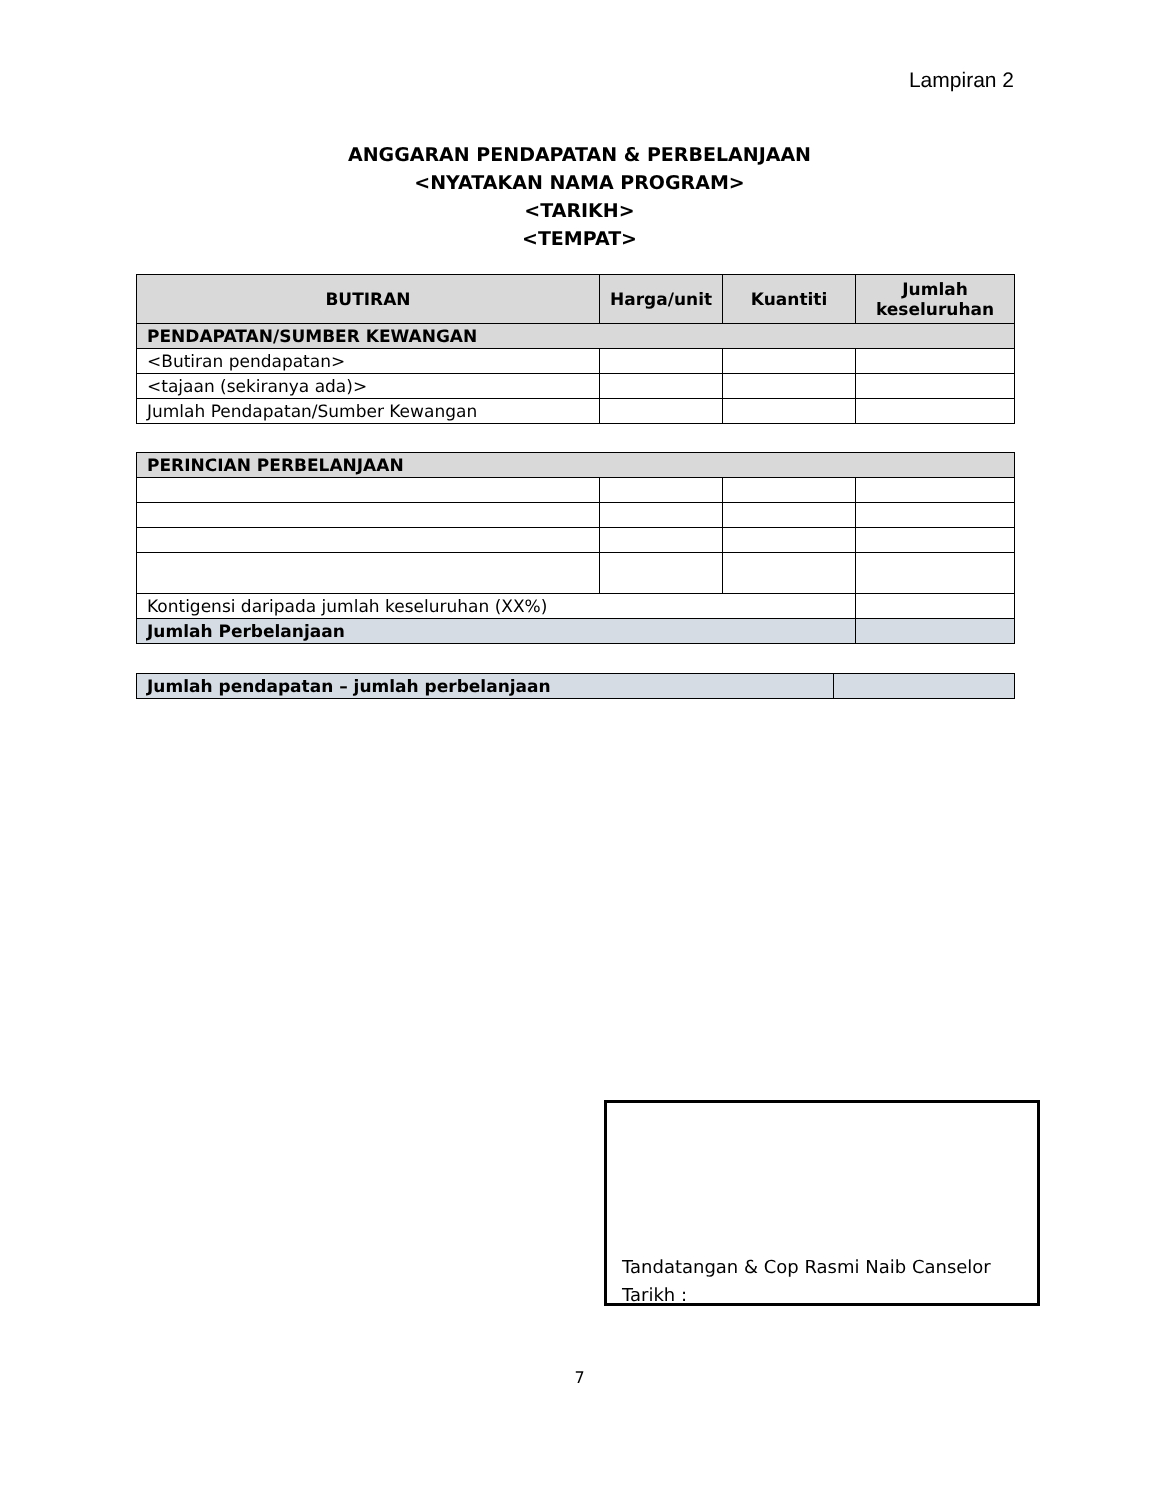Lampiran 2
ANGGARAN PENDAPATAN & PERBELANJAAN
<NYATAKAN NAMA PROGRAM>
<TARIKH>
<TEMPAT>
| BUTIRAN | Harga/unit | Kuantiti | Jumlah keseluruhan |
| --- | --- | --- | --- |
| PENDAPATAN/SUMBER KEWANGAN | | | |
| <Butiran pendapatan> | | | |
| <tajaan (sekiranya ada)> | | | |
| Jumlah Pendapatan/Sumber Kewangan | | | |
| PERINCIAN PERBELANJAAN | | | |
| Kontigensi daripada jumlah keseluruhan (XX%) | | | |
| Jumlah Perbelanjaan | | | |
| Jumlah pendapatan – jumlah perbelanjaan | |
Tandatangan & Cop Rasmi Naib Canselor
Tarikh :
7